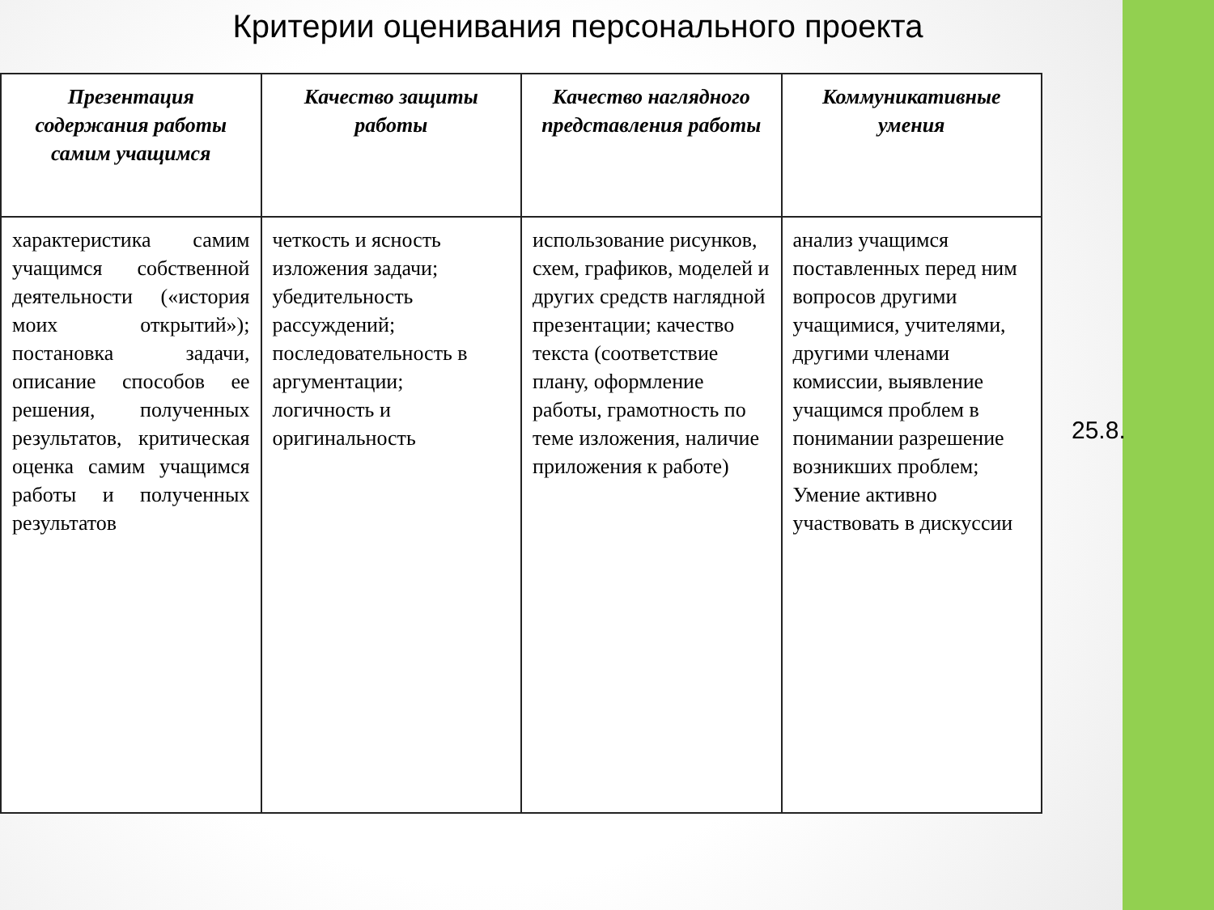Критерии оценивания персонального проекта
| Презентация содержания работы самим учащимся | Качество защиты работы | Качество наглядного представления работы | Коммуникативные умения |
| --- | --- | --- | --- |
| характеристика самим учащимся собственной деятельности («история моих открытий»); постановка задачи, описание способов ее решения, полученных результатов, критическая оценка самим учащимся работы и полученных результатов | четкость и ясность изложения задачи; убедительность рассуждений; последовательность в аргументации; логичность и оригинальность | использование рисунков, схем, графиков, моделей и других средств наглядной презентации; качество текста (соответствие плану, оформление работы, грамотность по теме изложения, наличие приложения к работе) | анализ учащимся поставленных перед ним вопросов другими учащимися, учителями, другими членами комиссии, выявление учащимся проблем в понимании разрешение возникших проблем; Умение активно участвовать в дискуссии |
25.8.